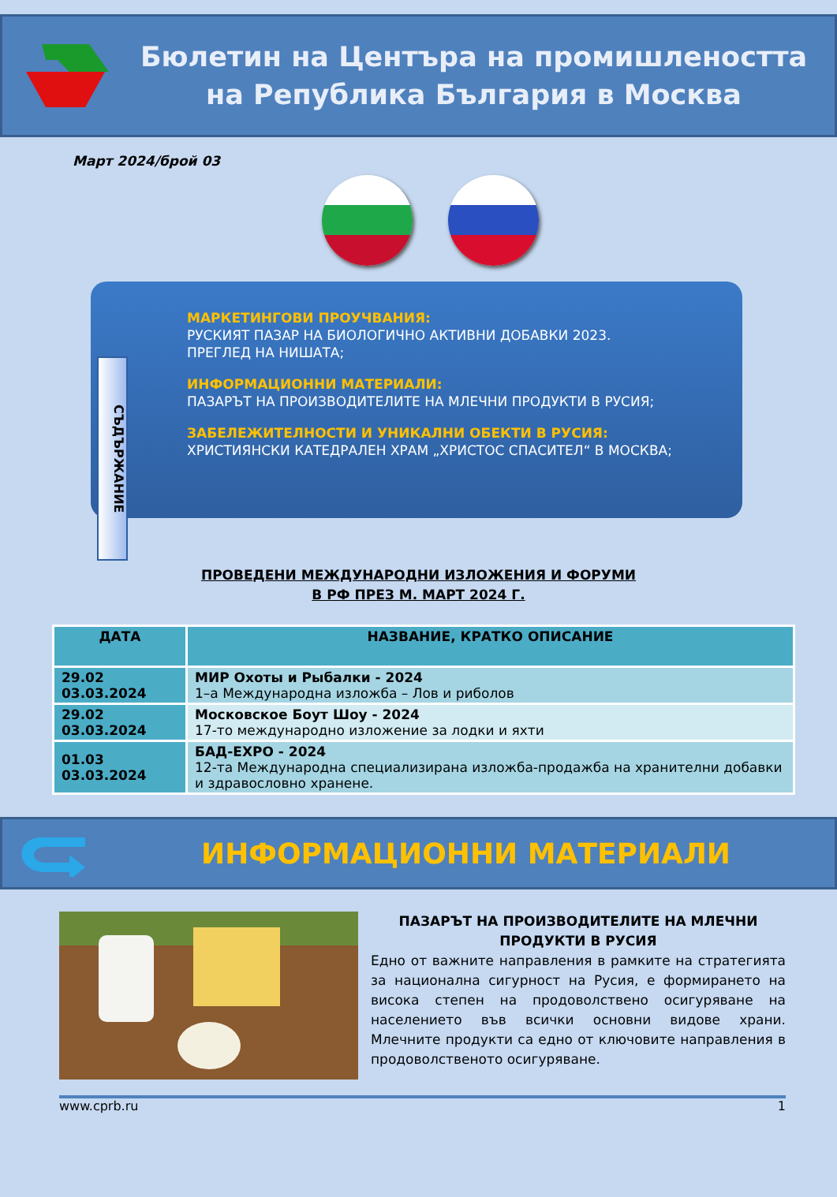Бюлетин на Центъра на промишлеността
на Република България в Москва
Март 2024/брой 03
СЪДЪРЖАНИЕ
МАРКЕТИНГОВИ ПРОУЧВАНИЯ:
РУСКИЯТ ПАЗАР НА БИОЛОГИЧНО АКТИВНИ ДОБАВКИ 2023.
ПРЕГЛЕД НА НИШАТА;
ИНФОРМАЦИОННИ МАТЕРИАЛИ:
ПАЗАРЪТ НА ПРОИЗВОДИТЕЛИТЕ НА МЛЕЧНИ ПРОДУКТИ В РУСИЯ;
ЗАБЕЛЕЖИТЕЛНОСТИ И УНИКАЛНИ ОБЕКТИ В РУСИЯ:
ХРИСТИЯНСКИ КАТЕДРАЛЕН ХРАМ „ХРИСТОС СПАСИТЕЛ“ В МОСКВА;
ПРОВЕДЕНИ МЕЖДУНАРОДНИ ИЗЛОЖЕНИЯ И ФОРУМИ
В РФ ПРЕЗ М. МАРТ 2024 Г.
| ДАТА | НАЗВАНИЕ, КРАТКО ОПИСАНИЕ |
| --- | --- |
| 29.02 03.03.2024 | МИР Охоты и Рыбалки - 2024 1–а Международна изложба – Лов и риболов |
| 29.02 03.03.2024 | Московское Боут Шоу - 2024 17-то международно изложение за лодки и яхти |
| 01.03 03.03.2024 | БАД-EXPO - 2024 12-та Международна специализирана изложба-продажба на хранителни добавки и здравословно хранене. |
ИНФОРМАЦИОННИ МАТЕРИАЛИ
ПАЗАРЪТ НА ПРОИЗВОДИТЕЛИТЕ НА МЛЕЧНИ ПРОДУКТИ В РУСИЯ
Едно от важните направления в рамките на стратегията за национална сигурност на Русия, е формирането на висока степен на продоволствено осигуряване на населението във всички основни видове храни. Млечните продукти са едно от ключовите направления в продоволственото осигуряване.
www.cprb.ru 1